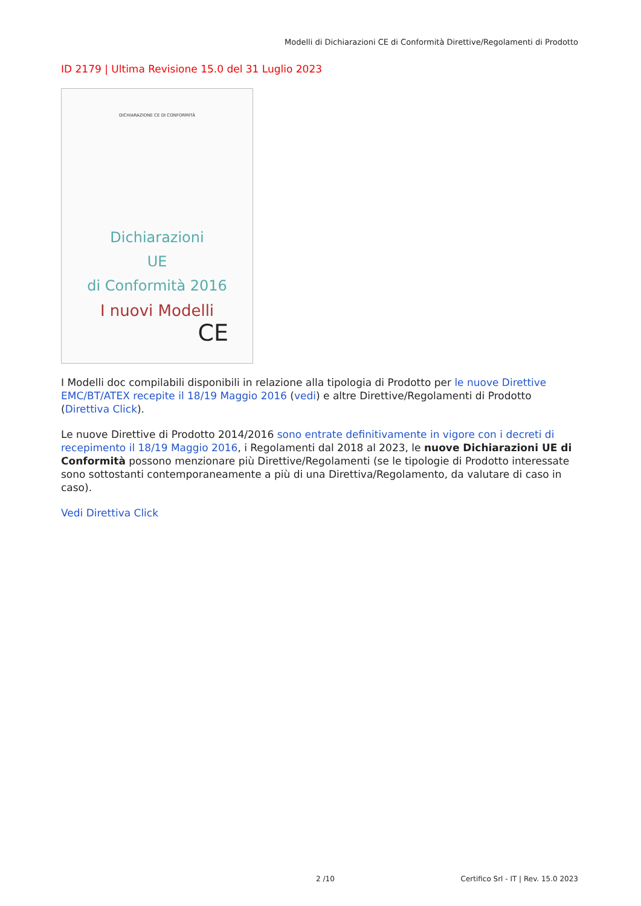Modelli di Dichiarazioni CE di Conformità Direttive/Regolamenti di Prodotto
ID 2179 | Ultima Revisione 15.0 del 31 Luglio 2023
DICHIARAZIONE CE DI CONFORMITÀ
Dichiarazioni
UE
di Conformità 2016
I nuovi Modelli
CE
I Modelli doc compilabili disponibili in relazione alla tipologia di Prodotto per le nuove Direttive EMC/BT/ATEX recepite il 18/19 Maggio 2016 (vedi) e altre Direttive/Regolamenti di Prodotto (Direttiva Click).
Le nuove Direttive di Prodotto 2014/2016 sono entrate definitivamente in vigore con i decreti di recepimento il 18/19 Maggio 2016, i Regolamenti dal 2018 al 2023, le nuove Dichiarazioni UE di Conformità possono menzionare più Direttive/Regolamenti (se le tipologie di Prodotto interessate sono sottostanti contemporaneamente a più di una Direttiva/Regolamento, da valutare di caso in caso).
Vedi Direttiva Click
2 /10
Certifico Srl - IT | Rev. 15.0 2023